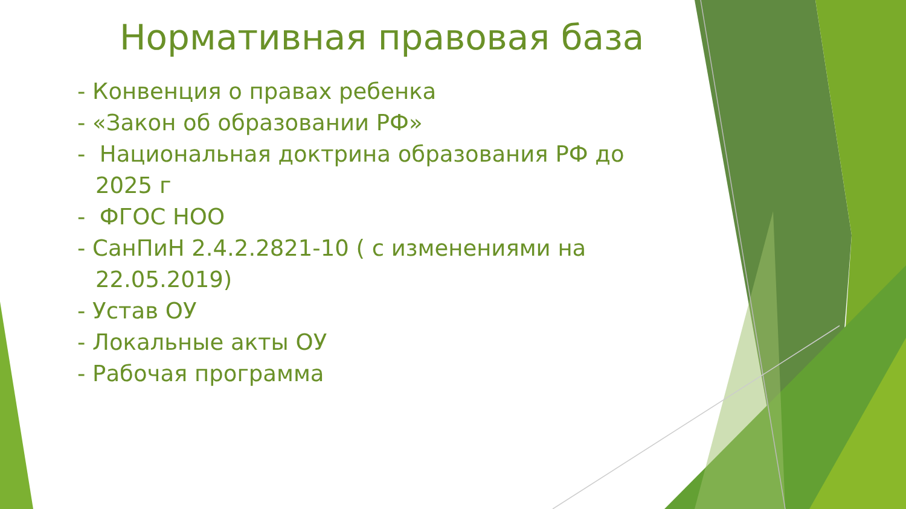Нормативная правовая база
- Конвенция о правах ребенка
- «Закон об образовании РФ»
- Национальная доктрина образования РФ до 2025 г
- ФГОС НОО
- СанПиН 2.4.2.2821-10 ( с изменениями на 22.05.2019)
- Устав ОУ
- Локальные акты ОУ
- Рабочая программа